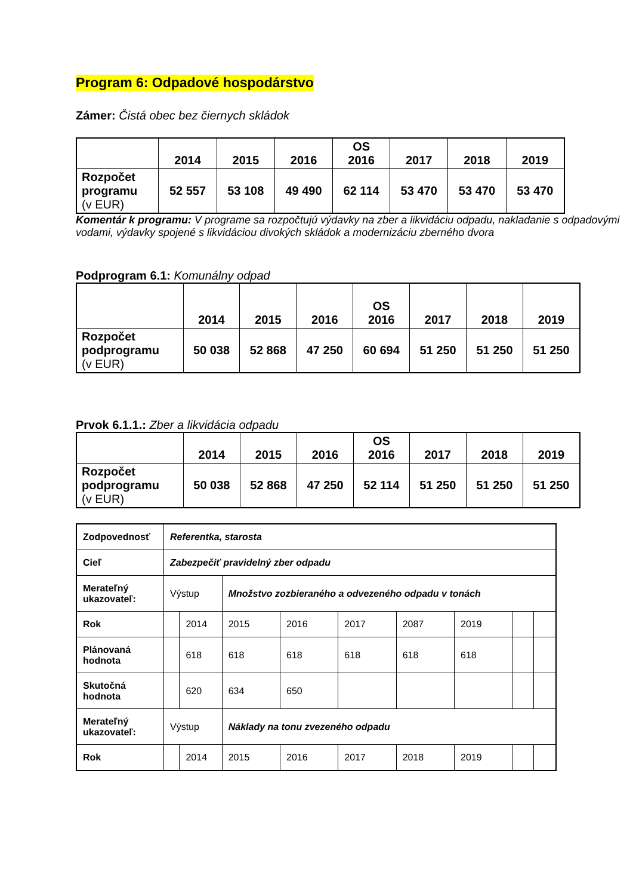Program 6: Odpadové hospodárstvo
Zámer: Čistá obec bez čiernych skládok
| | 2014 | 2015 | 2016 | OS 2016 | 2017 | 2018 | 2019 |
| Rozpočet programu (v EUR) | 52 557 | 53 108 | 49 490 | 62 114 | 53 470 | 53 470 | 53 470 |
Komentár k programu: V programe sa rozpočtujú výdavky na zber a likvidáciu odpadu, nakladanie s odpadovými vodami, výdavky spojené s likvidáciou divokých skládok a modernizáciu zberného dvora
Podprogram 6.1: Komunálny odpad
| | 2014 | 2015 | 2016 | OS 2016 | 2017 | 2018 | 2019 |
| Rozpočet podprogramu (v EUR) | 50 038 | 52 868 | 47 250 | 60 694 | 51 250 | 51 250 | 51 250 |
Prvok 6.1.1.: Zber a likvidácia odpadu
| | 2014 | 2015 | 2016 | OS 2016 | 2017 | 2018 | 2019 |
| Rozpočet podprogramu (v EUR) | 50 038 | 52 868 | 47 250 | 52 114 | 51 250 | 51 250 | 51 250 |
| Zodpovednosť | Referentka, starosta | | | | | | | | |
| Cieľ | Zabezpečiť pravidelný zber odpadu | | | | | | | | |
| Merateľný ukazovateľ: | Výstup | | Množstvo zozbieraného a odvezeného odpadu v tonách | | | | | | |
| Rok | | 2014 | 2015 | 2016 | 2017 | 2087 | 2019 | | |
| Plánovaná hodnota | | 618 | 618 | 618 | 618 | 618 | 618 | | |
| Skutočná hodnota | | 620 | 634 | 650 | | | | | |
| Merateľný ukazovateľ: | Výstup | | Náklady na tonu zvezeného odpadu | | | | | | |
| Rok | | 2014 | 2015 | 2016 | 2017 | 2018 | 2019 | | |